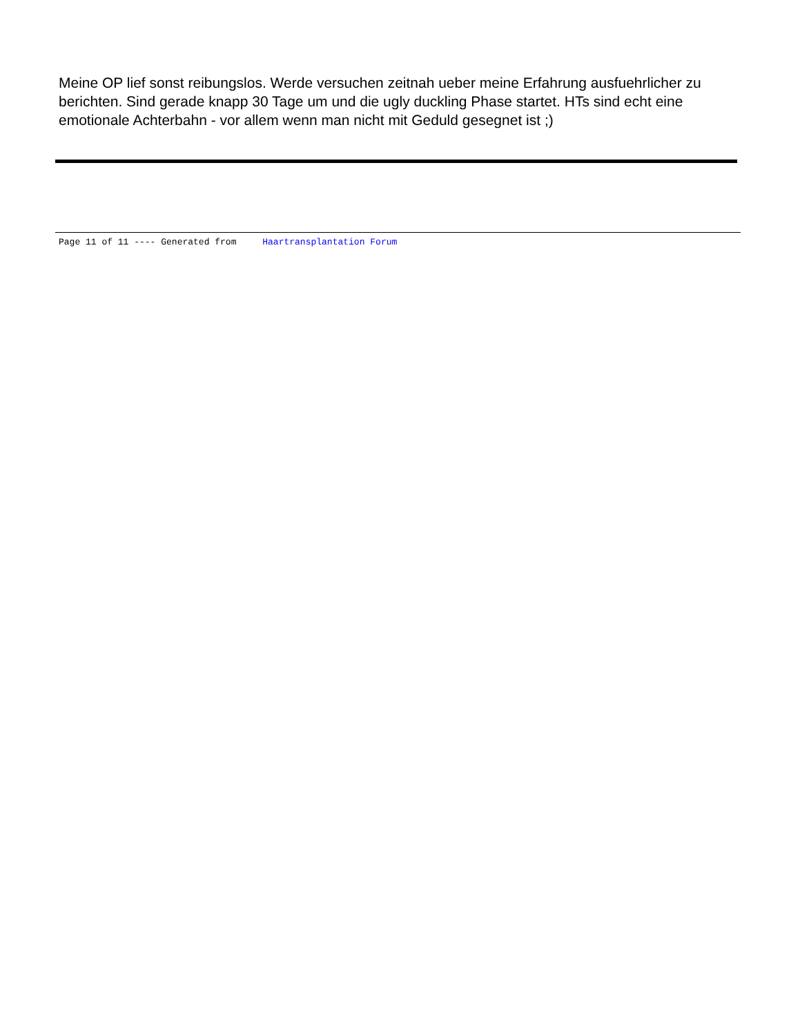Meine OP lief sonst reibungslos. Werde versuchen zeitnah ueber meine Erfahrung ausfuehrlicher zu berichten. Sind gerade knapp 30 Tage um und die ugly duckling Phase startet. HTs sind echt eine emotionale Achterbahn - vor allem wenn man nicht mit Geduld gesegnet ist ;)
Page 11 of 11 ---- Generated from Haartransplantation Forum